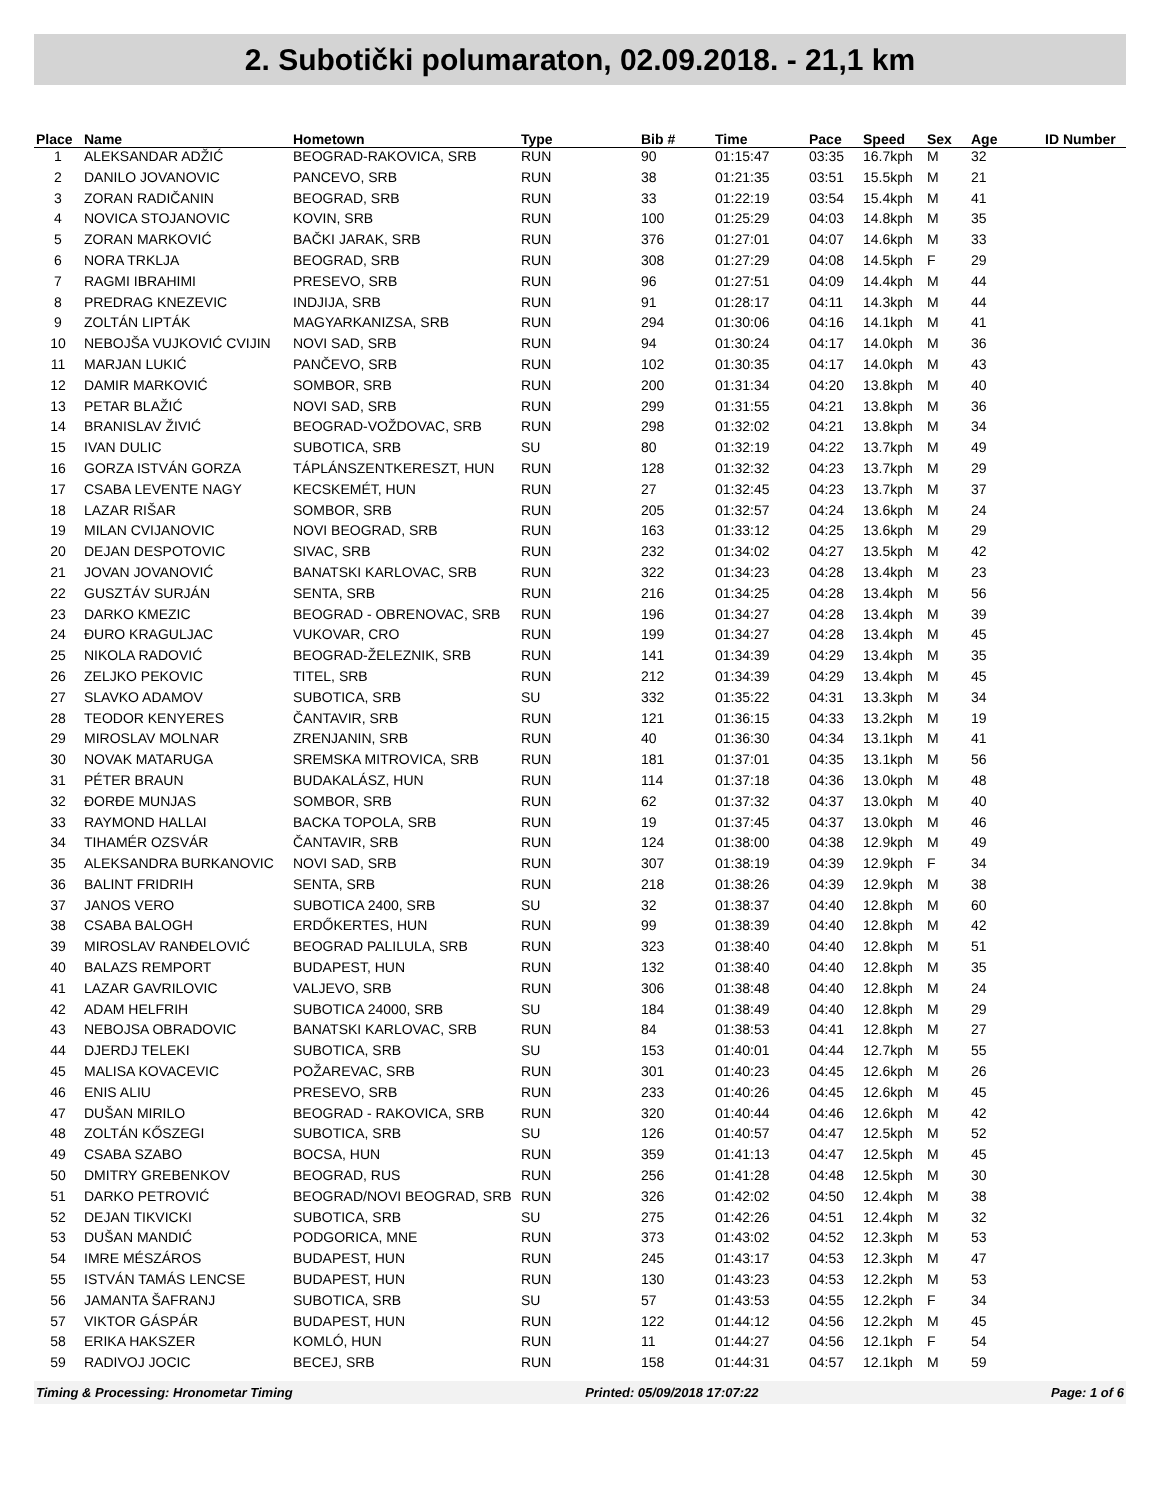2. Subotički polumaraton, 02.09.2018. - 21,1 km
| Place | Name | Hometown | Type | Bib # | Time | Pace | Speed | Sex | Age | ID Number |
| --- | --- | --- | --- | --- | --- | --- | --- | --- | --- | --- |
| 1 | ALEKSANDAR ADŽIĆ | BEOGRAD-RAKOVICA, SRB | RUN | 90 | 01:15:47 | 03:35 | 16.7kph | M | 32 | |
| 2 | DANILO JOVANOVIC | PANCEVO, SRB | RUN | 38 | 01:21:35 | 03:51 | 15.5kph | M | 21 | |
| 3 | ZORAN RADIČANIN | BEOGRAD, SRB | RUN | 33 | 01:22:19 | 03:54 | 15.4kph | M | 41 | |
| 4 | NOVICA STOJANOVIC | KOVIN, SRB | RUN | 100 | 01:25:29 | 04:03 | 14.8kph | M | 35 | |
| 5 | ZORAN MARKOVIĆ | BAČKI JARAK, SRB | RUN | 376 | 01:27:01 | 04:07 | 14.6kph | M | 33 | |
| 6 | NORA TRKLJA | BEOGRAD, SRB | RUN | 308 | 01:27:29 | 04:08 | 14.5kph | F | 29 | |
| 7 | RAGMI IBRAHIMI | PRESEVO, SRB | RUN | 96 | 01:27:51 | 04:09 | 14.4kph | M | 44 | |
| 8 | PREDRAG KNEZEVIC | INDJIJA, SRB | RUN | 91 | 01:28:17 | 04:11 | 14.3kph | M | 44 | |
| 9 | ZOLTÁN LIPTÁK | MAGYARKANIZSA, SRB | RUN | 294 | 01:30:06 | 04:16 | 14.1kph | M | 41 | |
| 10 | NEBOJŠA VUJKOVIĆ CVIJIN | NOVI SAD, SRB | RUN | 94 | 01:30:24 | 04:17 | 14.0kph | M | 36 | |
| 11 | MARJAN LUKIĆ | PANČEVO, SRB | RUN | 102 | 01:30:35 | 04:17 | 14.0kph | M | 43 | |
| 12 | DAMIR MARKOVIĆ | SOMBOR, SRB | RUN | 200 | 01:31:34 | 04:20 | 13.8kph | M | 40 | |
| 13 | PETAR BLAŽIĆ | NOVI SAD, SRB | RUN | 299 | 01:31:55 | 04:21 | 13.8kph | M | 36 | |
| 14 | BRANISLAV ŽIVIĆ | BEOGRAD-VOŽDOVAC, SRB | RUN | 298 | 01:32:02 | 04:21 | 13.8kph | M | 34 | |
| 15 | IVAN DULIC | SUBOTICA, SRB | SU | 80 | 01:32:19 | 04:22 | 13.7kph | M | 49 | |
| 16 | GORZA ISTVÁN GORZA | TÁPLÁNSZENTKERESZT, HUN | RUN | 128 | 01:32:32 | 04:23 | 13.7kph | M | 29 | |
| 17 | CSABA LEVENTE NAGY | KECSKEMÉT, HUN | RUN | 27 | 01:32:45 | 04:23 | 13.7kph | M | 37 | |
| 18 | LAZAR RIŠAR | SOMBOR, SRB | RUN | 205 | 01:32:57 | 04:24 | 13.6kph | M | 24 | |
| 19 | MILAN CVIJANOVIC | NOVI BEOGRAD, SRB | RUN | 163 | 01:33:12 | 04:25 | 13.6kph | M | 29 | |
| 20 | DEJAN DESPOTOVIC | SIVAC, SRB | RUN | 232 | 01:34:02 | 04:27 | 13.5kph | M | 42 | |
| 21 | JOVAN JOVANOVIĆ | BANATSKI KARLOVAC, SRB | RUN | 322 | 01:34:23 | 04:28 | 13.4kph | M | 23 | |
| 22 | GUSZTÁV SURJÁN | SENTA, SRB | RUN | 216 | 01:34:25 | 04:28 | 13.4kph | M | 56 | |
| 23 | DARKO KMEZIC | BEOGRAD - OBRENOVAC, SRB | RUN | 196 | 01:34:27 | 04:28 | 13.4kph | M | 39 | |
| 24 | ĐURO KRAGULJAC | VUKOVAR, CRO | RUN | 199 | 01:34:27 | 04:28 | 13.4kph | M | 45 | |
| 25 | NIKOLA RADOVIĆ | BEOGRAD-ŽELEZNIK, SRB | RUN | 141 | 01:34:39 | 04:29 | 13.4kph | M | 35 | |
| 26 | ZELJKO PEKOVIC | TITEL, SRB | RUN | 212 | 01:34:39 | 04:29 | 13.4kph | M | 45 | |
| 27 | SLAVKO ADAMOV | SUBOTICA, SRB | SU | 332 | 01:35:22 | 04:31 | 13.3kph | M | 34 | |
| 28 | TEODOR KENYERES | ČANTAVIR, SRB | RUN | 121 | 01:36:15 | 04:33 | 13.2kph | M | 19 | |
| 29 | MIROSLAV MOLNAR | ZRENJANIN, SRB | RUN | 40 | 01:36:30 | 04:34 | 13.1kph | M | 41 | |
| 30 | NOVAK MATARUGA | SREMSKA MITROVICA, SRB | RUN | 181 | 01:37:01 | 04:35 | 13.1kph | M | 56 | |
| 31 | PÉTER BRAUN | BUDAKALÁSZ, HUN | RUN | 114 | 01:37:18 | 04:36 | 13.0kph | M | 48 | |
| 32 | ĐORĐE MUNJAS | SOMBOR, SRB | RUN | 62 | 01:37:32 | 04:37 | 13.0kph | M | 40 | |
| 33 | RAYMOND HALLAI | BACKA TOPOLA, SRB | RUN | 19 | 01:37:45 | 04:37 | 13.0kph | M | 46 | |
| 34 | TIHAMÉR OZSVÁR | ČANTAVIR, SRB | RUN | 124 | 01:38:00 | 04:38 | 12.9kph | M | 49 | |
| 35 | ALEKSANDRA BURKANOVIC | NOVI SAD, SRB | RUN | 307 | 01:38:19 | 04:39 | 12.9kph | F | 34 | |
| 36 | BALINT FRIDRIH | SENTA, SRB | RUN | 218 | 01:38:26 | 04:39 | 12.9kph | M | 38 | |
| 37 | JANOS VERO | SUBOTICA 2400, SRB | SU | 32 | 01:38:37 | 04:40 | 12.8kph | M | 60 | |
| 38 | CSABA BALOGH | ERDŐKERTES, HUN | RUN | 99 | 01:38:39 | 04:40 | 12.8kph | M | 42 | |
| 39 | MIROSLAV RANĐELOVIĆ | BEOGRAD PALILULA, SRB | RUN | 323 | 01:38:40 | 04:40 | 12.8kph | M | 51 | |
| 40 | BALAZS REMPORT | BUDAPEST, HUN | RUN | 132 | 01:38:40 | 04:40 | 12.8kph | M | 35 | |
| 41 | LAZAR GAVRILOVIC | VALJEVO, SRB | RUN | 306 | 01:38:48 | 04:40 | 12.8kph | M | 24 | |
| 42 | ADAM HELFRIH | SUBOTICA 24000, SRB | SU | 184 | 01:38:49 | 04:40 | 12.8kph | M | 29 | |
| 43 | NEBOJSA OBRADOVIC | BANATSKI KARLOVAC, SRB | RUN | 84 | 01:38:53 | 04:41 | 12.8kph | M | 27 | |
| 44 | DJERDJ TELEKI | SUBOTICA, SRB | SU | 153 | 01:40:01 | 04:44 | 12.7kph | M | 55 | |
| 45 | MALISA KOVACEVIC | POŽAREVAC, SRB | RUN | 301 | 01:40:23 | 04:45 | 12.6kph | M | 26 | |
| 46 | ENIS ALIU | PRESEVO, SRB | RUN | 233 | 01:40:26 | 04:45 | 12.6kph | M | 45 | |
| 47 | DUŠAN MIRILO | BEOGRAD - RAKOVICA, SRB | RUN | 320 | 01:40:44 | 04:46 | 12.6kph | M | 42 | |
| 48 | ZOLTÁN KŐSZEGI | SUBOTICA, SRB | SU | 126 | 01:40:57 | 04:47 | 12.5kph | M | 52 | |
| 49 | CSABA SZABO | BOCSA, HUN | RUN | 359 | 01:41:13 | 04:47 | 12.5kph | M | 45 | |
| 50 | DMITRY GREBENKOV | BEOGRAD, RUS | RUN | 256 | 01:41:28 | 04:48 | 12.5kph | M | 30 | |
| 51 | DARKO PETROVIĆ | BEOGRAD/NOVI BEOGRAD, SRB | RUN | 326 | 01:42:02 | 04:50 | 12.4kph | M | 38 | |
| 52 | DEJAN TIKVICKI | SUBOTICA, SRB | SU | 275 | 01:42:26 | 04:51 | 12.4kph | M | 32 | |
| 53 | DUŠAN MANDIĆ | PODGORICA, MNE | RUN | 373 | 01:43:02 | 04:52 | 12.3kph | M | 53 | |
| 54 | IMRE MÉSZÁROS | BUDAPEST, HUN | RUN | 245 | 01:43:17 | 04:53 | 12.3kph | M | 47 | |
| 55 | ISTVÁN TAMÁS LENCSE | BUDAPEST, HUN | RUN | 130 | 01:43:23 | 04:53 | 12.2kph | M | 53 | |
| 56 | JAMANTA ŠAFRANJ | SUBOTICA, SRB | SU | 57 | 01:43:53 | 04:55 | 12.2kph | F | 34 | |
| 57 | VIKTOR GÁSPÁR | BUDAPEST, HUN | RUN | 122 | 01:44:12 | 04:56 | 12.2kph | M | 45 | |
| 58 | ERIKA HAKSZER | KOMLÓ, HUN | RUN | 11 | 01:44:27 | 04:56 | 12.1kph | F | 54 | |
| 59 | RADIVOJ JOCIC | BECEJ, SRB | RUN | 158 | 01:44:31 | 04:57 | 12.1kph | M | 59 | |
Timing & Processing: Hronometar Timing Printed: 05/09/2018 17:07:22 Page: 1 of 6